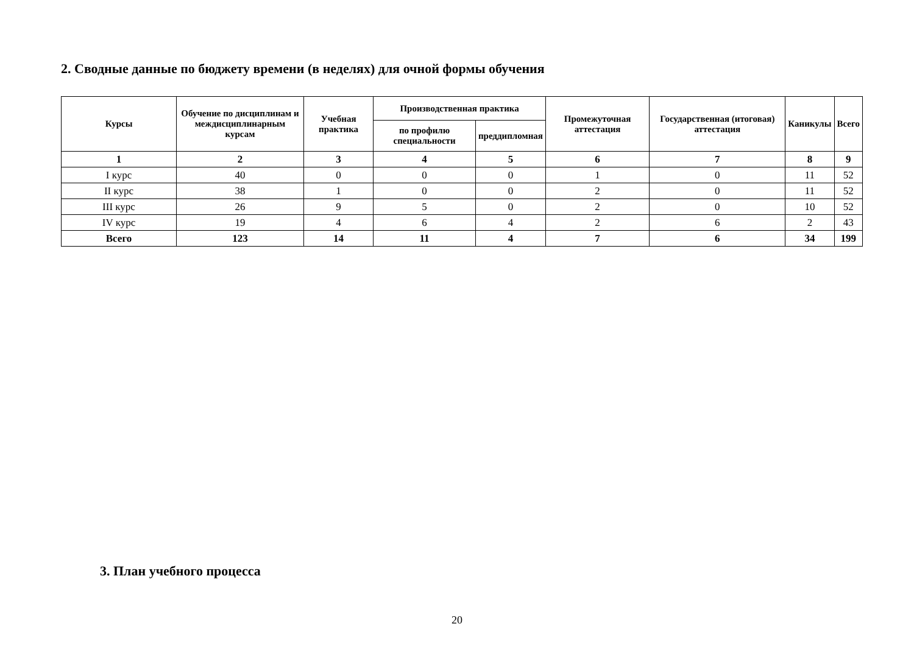2. Сводные данные по бюджету времени (в неделях) для очной формы обучения
| Курсы | Обучение по дисциплинам и междисциплинарным курсам | Учебная практика | Производственная практика | | Промежуточная аттестация | Государственная (итоговая) аттестация | Каникулы | Всего |
| --- | --- | --- | --- | --- | --- | --- | --- | --- |
| | | | по профилю специальности | преддипломная | | | | |
| 1 | 2 | 3 | 4 | 5 | 6 | 7 | 8 | 9 |
| I курс | 40 | 0 | 0 | 0 | 1 | 0 | 11 | 52 |
| II курс | 38 | 1 | 0 | 0 | 2 | 0 | 11 | 52 |
| III курс | 26 | 9 | 5 | 0 | 2 | 0 | 10 | 52 |
| IV курс | 19 | 4 | 6 | 4 | 2 | 6 | 2 | 43 |
| Всего | 123 | 14 | 11 | 4 | 7 | 6 | 34 | 199 |
3. План учебного процесса
20